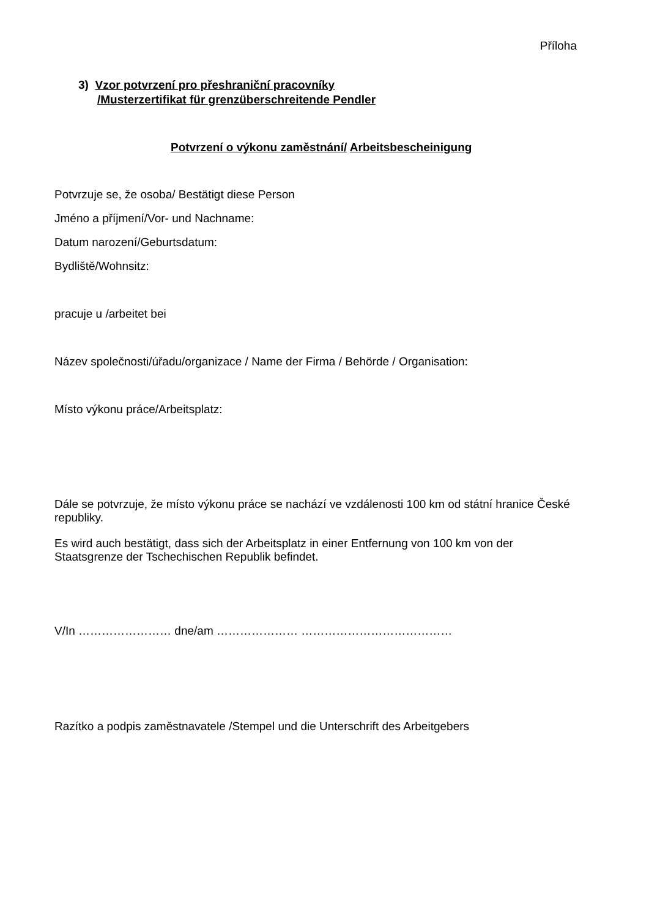Příloha
3) Vzor potvrzení pro přeshraniční pracovníky
/Musterzertifikat für grenzüberschreitende Pendler
Potvrzení o výkonu zaměstnání/ Arbeitsbescheinigung
Potvrzuje se, že osoba/ Bestätigt diese Person
Jméno a příjmení/Vor- und Nachname:
Datum narození/Geburtsdatum:
Bydliště/Wohnsitz:
pracuje u /arbeitet bei
Název společnosti/úřadu/organizace / Name der Firma / Behörde / Organisation:
Místo výkonu práce/Arbeitsplatz:
Dále se potvrzuje, že místo výkonu práce se nachází ve vzdálenosti 100 km od státní hranice České republiky.
Es wird auch bestätigt, dass sich der Arbeitsplatz in einer Entfernung von 100 km von der Staatsgrenze der Tschechischen Republik befindet.
V/In …………………… dne/am ………………… …………………………………
Razítko a podpis zaměstnavatele /Stempel und die Unterschrift des Arbeitgebers